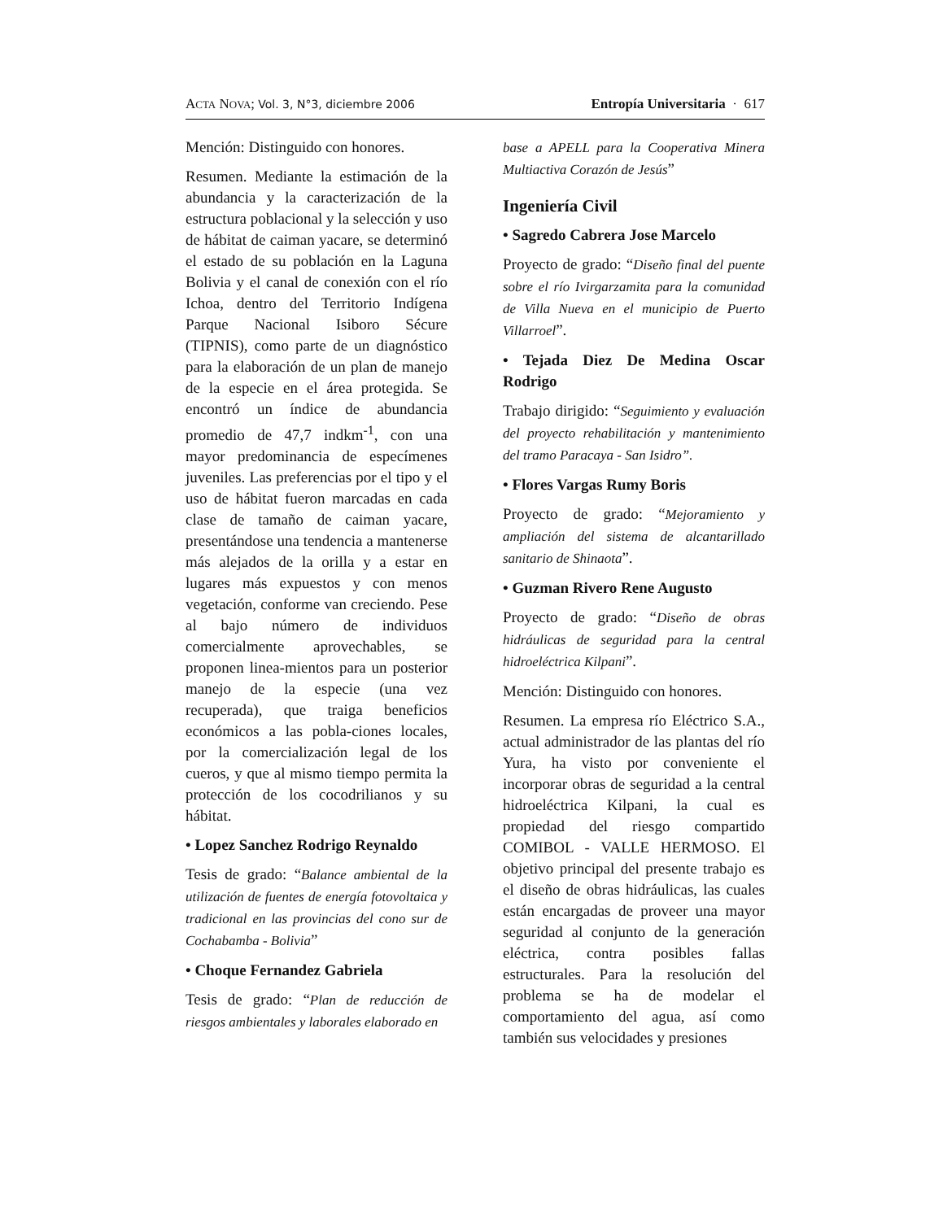ACTA NOVA; Vol. 3, N°3, diciembre 2006
Entropía Universitaria · 617
Mención: Distinguido con honores.
Resumen. Mediante la estimación de la abundancia y la caracterización de la estructura poblacional y la selección y uso de hábitat de caiman yacare, se determinó el estado de su población en la Laguna Bolivia y el canal de conexión con el río Ichoa, dentro del Territorio Indígena Parque Nacional Isiboro Sécure (TIPNIS), como parte de un diagnóstico para la elaboración de un plan de manejo de la especie en el área protegida. Se encontró un índice de abundancia promedio de 47,7 indkm<sup>-1</sup>, con una mayor predominancia de especímenes juveniles. Las preferencias por el tipo y el uso de hábitat fueron marcadas en cada clase de tamaño de caiman yacare, presentándose una tendencia a mantenerse más alejados de la orilla y a estar en lugares más expuestos y con menos vegetación, conforme van creciendo. Pese al bajo número de individuos comercialmente aprovechables, se proponen linea-mientos para un posterior manejo de la especie (una vez recuperada), que traiga beneficios económicos a las pobla-ciones locales, por la comercialización legal de los cueros, y que al mismo tiempo permita la protección de los cocodrilianos y su hábitat.
• Lopez Sanchez Rodrigo Reynaldo
Tesis de grado: “Balance ambiental de la utilización de fuentes de energía fotovoltaica y tradicional en las provincias del cono sur de Cochabamba - Bolivia”
• Choque Fernandez Gabriela
Tesis de grado: “Plan de reducción de riesgos ambientales y laborales elaborado en
base a APELL para la Cooperativa Minera Multiactiva Corazón de Jesús”
Ingeniería Civil
• Sagredo Cabrera Jose Marcelo
Proyecto de grado: “Diseño final del puente sobre el río Ivirgarzamita para la comunidad de Villa Nueva en el municipio de Puerto Villarroel”.
• Tejada Diez De Medina Oscar Rodrigo
Trabajo dirigido: “Seguimiento y evaluación del proyecto rehabilitación y mantenimiento del tramo Paracaya - San Isidro”.
• Flores Vargas Rumy Boris
Proyecto de grado: “Mejoramiento y ampliación del sistema de alcantarillado sanitario de Shinaota”.
• Guzman Rivero Rene Augusto
Proyecto de grado: “Diseño de obras hidráulicas de seguridad para la central hidroeléctrica Kilpani”.
Mención: Distinguido con honores.
Resumen. La empresa río Eléctrico S.A., actual administrador de las plantas del río Yura, ha visto por conveniente el incorporar obras de seguridad a la central hidroeléctrica Kilpani, la cual es propiedad del riesgo compartido COMIBOL - VALLE HERMOSO. El objetivo principal del presente trabajo es el diseño de obras hidráulicas, las cuales están encargadas de proveer una mayor seguridad al conjunto de la generación eléctrica, contra posibles fallas estructurales. Para la resolución del problema se ha de modelar el comportamiento del agua, así como también sus velocidades y presiones